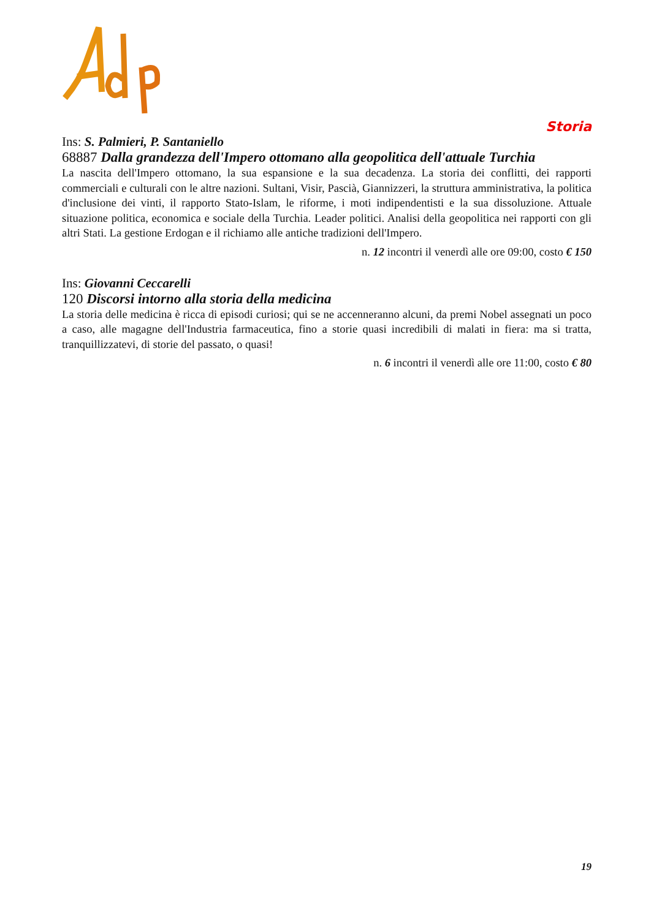Storia
Ins: S. Palmieri, P. Santaniello
68887 Dalla grandezza dell'Impero ottomano alla geopolitica dell'attuale Turchia
La nascita dell'Impero ottomano, la sua espansione e la sua decadenza. La storia dei conflitti, dei rapporti commerciali e culturali con le altre nazioni. Sultani, Visir, Pascià, Giannizzeri, la struttura amministrativa, la politica d'inclusione dei vinti, il rapporto Stato-Islam, le riforme, i moti indipendentisti e la sua dissoluzione. Attuale situazione politica, economica e sociale della Turchia. Leader politici. Analisi della geopolitica nei rapporti con gli altri Stati. La gestione Erdogan e il richiamo alle antiche tradizioni dell'Impero.
n. 12 incontri il venerdì alle ore 09:00, costo € 150
Ins: Giovanni Ceccarelli
120 Discorsi intorno alla storia della medicina
La storia delle medicina è ricca di episodi curiosi; qui se ne accenneranno alcuni, da premi Nobel assegnati un poco a caso, alle magagne dell'Industria farmaceutica, fino a storie quasi incredibili di malati in fiera: ma si tratta, tranquillizzatevi, di storie del passato, o quasi!
n. 6 incontri il venerdì alle ore 11:00, costo € 80
19